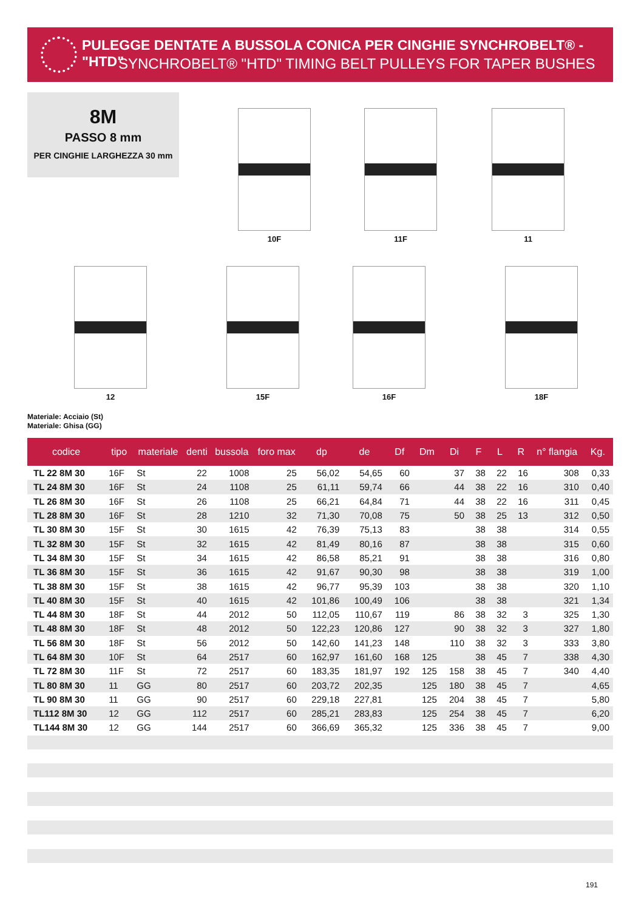PULEGGE DENTATE A BUSSOLA CONICA PER CINGHIE SYNCHROBELT® - "HTD"
SYNCHROBELT® "HTD" TIMING BELT PULLEYS FOR TAPER BUSHES
8M
PASSO 8 mm
PER CINGHIE LARGHEZZA 30 mm
10F 11F 11
12 15F 16F 18F
Materiale: Acciaio (St)
Materiale: Ghisa (GG)
| codice | tipo | materiale | denti | bussola | foro max | dp | de | Df | Dm | Di | F | L | R | n° flangia | Kg. |
| --- | --- | --- | --- | --- | --- | --- | --- | --- | --- | --- | --- | --- | --- | --- | --- |
| TL 22 8M 30 | 16F | St | 22 | 1008 | 25 | 56,02 | 54,65 | 60 | | 37 | 38 | 22 | 16 | 308 | 0,33 |
| TL 24 8M 30 | 16F | St | 24 | 1108 | 25 | 61,11 | 59,74 | 66 | | 44 | 38 | 22 | 16 | 310 | 0,40 |
| TL 26 8M 30 | 16F | St | 26 | 1108 | 25 | 66,21 | 64,84 | 71 | | 44 | 38 | 22 | 16 | 311 | 0,45 |
| TL 28 8M 30 | 16F | St | 28 | 1210 | 32 | 71,30 | 70,08 | 75 | | 50 | 38 | 25 | 13 | 312 | 0,50 |
| TL 30 8M 30 | 15F | St | 30 | 1615 | 42 | 76,39 | 75,13 | 83 | | | 38 | 38 | | 314 | 0,55 |
| TL 32 8M 30 | 15F | St | 32 | 1615 | 42 | 81,49 | 80,16 | 87 | | | 38 | 38 | | 315 | 0,60 |
| TL 34 8M 30 | 15F | St | 34 | 1615 | 42 | 86,58 | 85,21 | 91 | | | 38 | 38 | | 316 | 0,80 |
| TL 36 8M 30 | 15F | St | 36 | 1615 | 42 | 91,67 | 90,30 | 98 | | | 38 | 38 | | 319 | 1,00 |
| TL 38 8M 30 | 15F | St | 38 | 1615 | 42 | 96,77 | 95,39 | 103 | | | 38 | 38 | | 320 | 1,10 |
| TL 40 8M 30 | 15F | St | 40 | 1615 | 42 | 101,86 | 100,49 | 106 | | | 38 | 38 | | 321 | 1,34 |
| TL 44 8M 30 | 18F | St | 44 | 2012 | 50 | 112,05 | 110,67 | 119 | | 86 | 38 | 32 | 3 | 325 | 1,30 |
| TL 48 8M 30 | 18F | St | 48 | 2012 | 50 | 122,23 | 120,86 | 127 | | 90 | 38 | 32 | 3 | 327 | 1,80 |
| TL 56 8M 30 | 18F | St | 56 | 2012 | 50 | 142,60 | 141,23 | 148 | | 110 | 38 | 32 | 3 | 333 | 3,80 |
| TL 64 8M 30 | 10F | St | 64 | 2517 | 60 | 162,97 | 161,60 | 168 | 125 | | 38 | 45 | 7 | 338 | 4,30 |
| TL 72 8M 30 | 11F | St | 72 | 2517 | 60 | 183,35 | 181,97 | 192 | 125 | 158 | 38 | 45 | 7 | 340 | 4,40 |
| TL 80 8M 30 | 11 | GG | 80 | 2517 | 60 | 203,72 | 202,35 | | 125 | 180 | 38 | 45 | 7 | | 4,65 |
| TL 90 8M 30 | 11 | GG | 90 | 2517 | 60 | 229,18 | 227,81 | | 125 | 204 | 38 | 45 | 7 | | 5,80 |
| TL112 8M 30 | 12 | GG | 112 | 2517 | 60 | 285,21 | 283,83 | | 125 | 254 | 38 | 45 | 7 | | 6,20 |
| TL144 8M 30 | 12 | GG | 144 | 2517 | 60 | 366,69 | 365,32 | | 125 | 336 | 38 | 45 | 7 | | 9,00 |
191